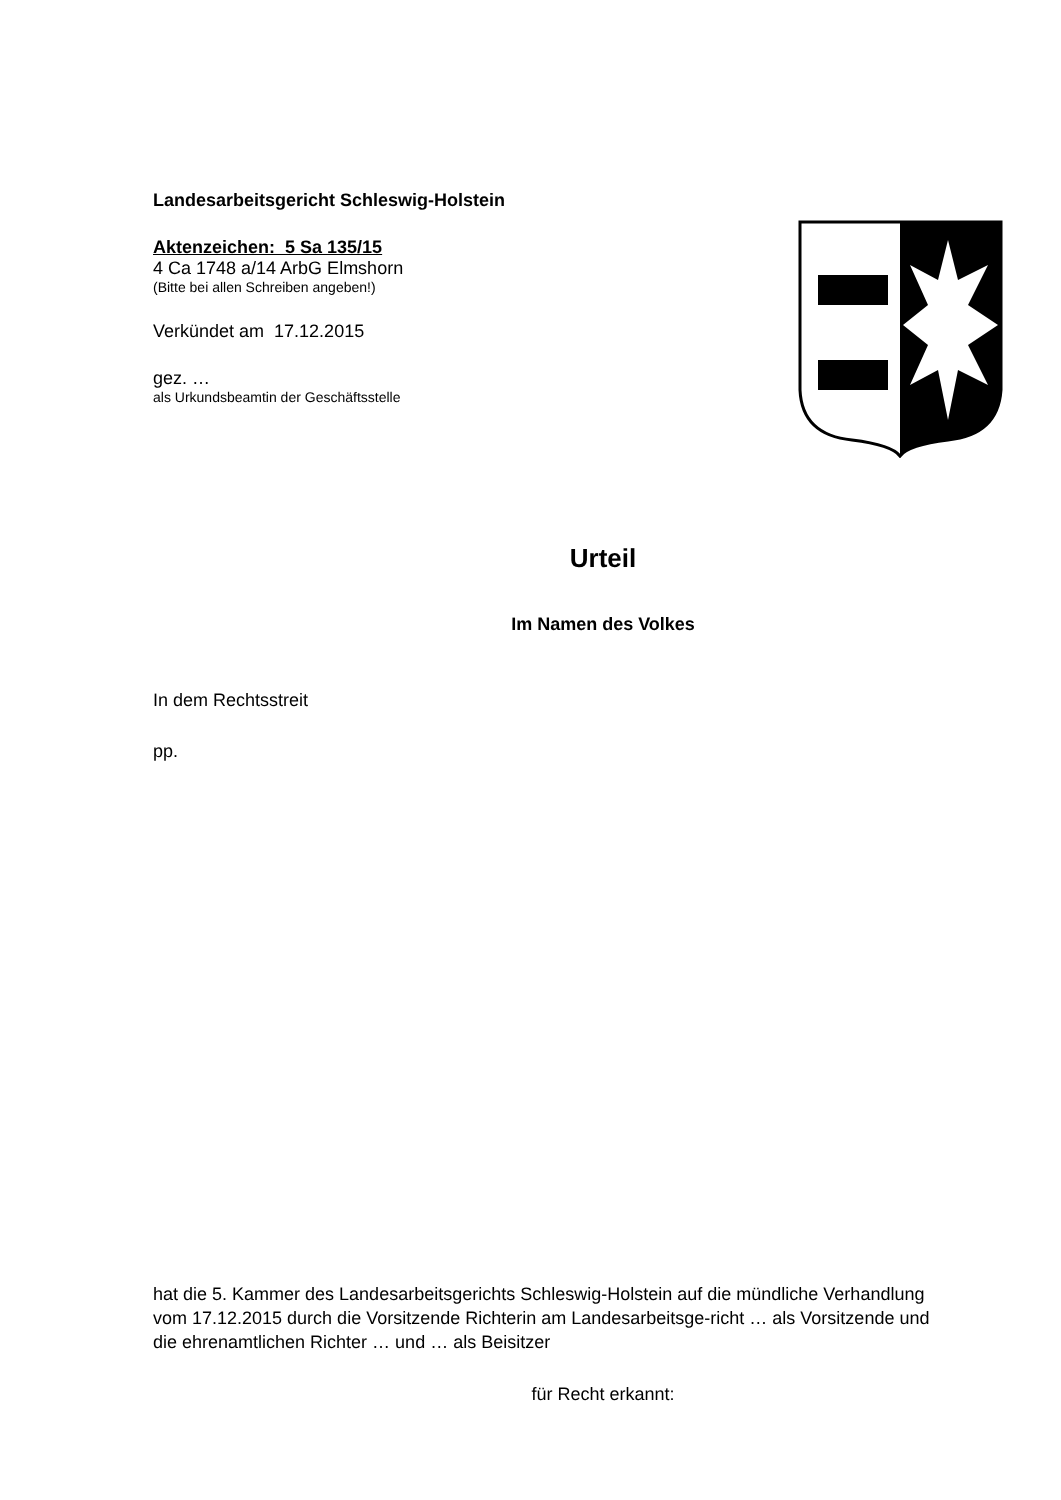Landesarbeitsgericht Schleswig-Holstein
Aktenzeichen: 5 Sa 135/15
4 Ca 1748 a/14 ArbG Elmshorn
(Bitte bei allen Schreiben angeben!)
Verkündet am 17.12.2015
gez. …
als Urkundsbeamtin der Geschäftsstelle
Urteil
Im Namen des Volkes
In dem Rechtsstreit
pp.
hat die 5. Kammer des Landesarbeitsgerichts Schleswig-Holstein auf die mündliche Verhandlung vom 17.12.2015 durch die Vorsitzende Richterin am Landesarbeitsge-richt … als Vorsitzende und die ehrenamtlichen Richter … und … als Beisitzer
für Recht erkannt: